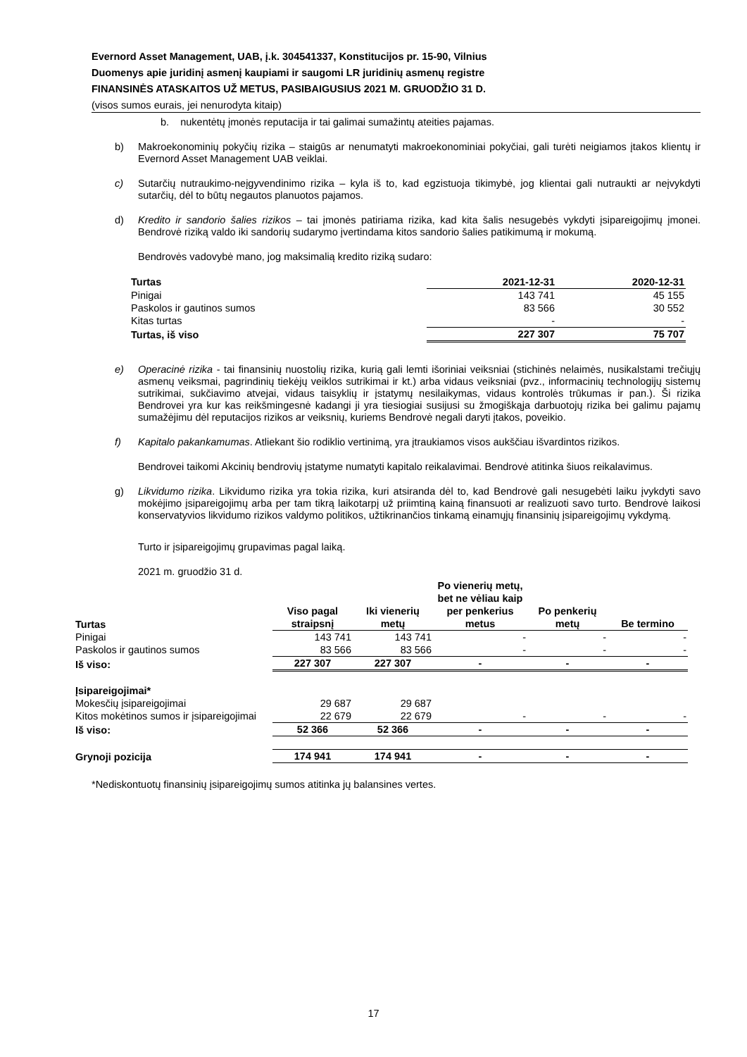Evernord Asset Management, UAB, į.k. 304541337, Konstitucijos pr. 15-90, Vilnius
Duomenys apie juridinį asmenį kaupiami ir saugomi LR juridinių asmenų registre
FINANSINĖS ATASKAITOS UŽ METUS, PASIBAIGUSIUS 2021 M. GRUODŽIO 31 D.
(visos sumos eurais, jei nenurodyta kitaip)
b. nukentėtų įmonės reputacija ir tai galimai sumažintų ateities pajamas.
b) Makroekonominių pokyčių rizika – staigūs ar nenumatyti makroekonominiai pokyčiai, gali turėti neigiamos įtakos klientų ir Evernord Asset Management UAB veiklai.
c) Sutarčių nutraukimo-neįgyvendinimo rizika – kyla iš to, kad egzistuoja tikimybė, jog klientai gali nutraukti ar neįvykdyti sutarčių, dėl to būtų negautos planuotos pajamos.
d) Kredito ir sandorio šalies rizikos – tai įmonės patiriama rizika, kad kita šalis nesugebės vykdyti įsipareigojimų įmonei. Bendrovė riziką valdo iki sandorių sudarymo įvertindama kitos sandorio šalies patikimumą ir mokumą.
Bendrovės vadovybė mano, jog maksimalią kredito riziką sudaro:
| Turtas | 2021-12-31 | 2020-12-31 |
| --- | --- | --- |
| Pinigai | 143 741 | 45 155 |
| Paskolos ir gautinos sumos | 83 566 | 30 552 |
| Kitas turtas | - | - |
| Turtas, iš viso | 227 307 | 75 707 |
e) Operacinė rizika - tai finansinių nuostolių rizika, kurią gali lemti išoriniai veiksniai (stichinės nelaimės, nusikalstami trečiųjų asmenų veiksmai, pagrindinių tiekėjų veiklos sutrikimai ir kt.) arba vidaus veiksniai (pvz., informacinių technologijų sistemų sutrikimai, sukčiavimo atvejai, vidaus taisyklių ir įstatymų nesilaikymas, vidaus kontrolės trūkumas ir pan.). Ši rizika Bendrovei yra kur kas reikšmingesnė kadangi ji yra tiesiogiai susijusi su žmogiškąja darbuotojų rizika bei galimu pajamų sumažėjimu dėl reputacijos rizikos ar veiksnių, kuriems Bendrovė negali daryti įtakos, poveikio.
f) Kapitalo pakankamumas. Atliekant šio rodiklio vertinimą, yra įtraukiamos visos aukščiau išvardintos rizikos.
Bendrovei taikomi Akcinių bendrovių įstatyme numatyti kapitalo reikalavimai. Bendrovė atitinka šiuos reikalavimus.
g) Likvidumo rizika. Likvidumo rizika yra tokia rizika, kuri atsiranda dėl to, kad Bendrovė gali nesugebėti laiku įvykdyti savo mokėjimo įsipareigojimų arba per tam tikrą laikotarpį už priimtiną kainą finansuoti ar realizuoti savo turto. Bendrovė laikosi konservatyvios likvidumo rizikos valdymo politikos, užtikrinančios tinkamą einamųjų finansinių įsipareigojimų vykdymą.
Turto ir įsipareigojimų grupavimas pagal laiką.
2021 m. gruodžio 31 d.
| Turtas | Viso pagal straipsnį | Iki vienerių metų | Po vienerių metų, bet ne vėliau kaip per penkerius metus | Po penkerių metų | Be termino |
| --- | --- | --- | --- | --- | --- |
| Pinigai | 143 741 | 143 741 | - | - | - |
| Paskolos ir gautinos sumos | 83 566 | 83 566 | - | - | - |
| Iš viso: | 227 307 | 227 307 | - | - | - |
| Įsipareigojimai* | | | | | |
| Mokesčių įsipareigojimai | 29 687 | 29 687 | | | |
| Kitos mokėtinos sumos ir įsipareigojimai | 22 679 | 22 679 | - | - | - |
| Iš viso: | 52 366 | 52 366 | - | - | - |
| Grynoji pozicija | 174 941 | 174 941 | - | - | - |
*Nediskontuotų finansinių įsipareigojimų sumos atitinka jų balansines vertes.
17